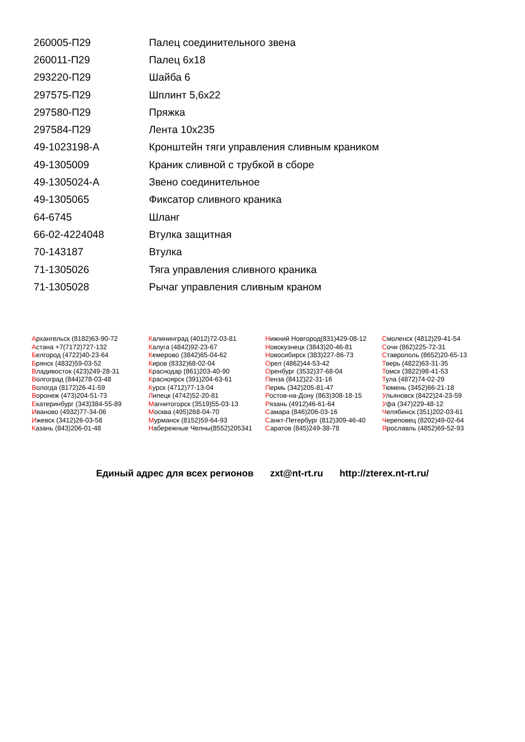| 260005-П29 | Палец соединительного звена |
| 260011-П29 | Палец 6х18 |
| 293220-П29 | Шайба 6 |
| 297575-П29 | Шплинт 5,6х22 |
| 297580-П29 | Пряжка |
| 297584-П29 | Лента 10х235 |
| 49-1023198-А | Кронштейн тяги управления сливным краником |
| 49-1305009 | Краник сливной с трубкой в сборе |
| 49-1305024-А | Звено соединительное |
| 49-1305065 | Фиксатор сливного краника |
| 64-6745 | Шланг |
| 66-02-4224048 | Втулка защитная |
| 70-143187 | Втулка |
| 71-1305026 | Тяга управления сливного краника |
| 71-1305028 | Рычаг управления сливным краном |
Архангельск (8182)63-90-72
Астана +7(7172)727-132
Белгород (4722)40-23-64
Брянск (4832)59-03-52
Владивосток (423)249-28-31
Волгоград (844)278-03-48
Вологда (8172)26-41-59
Воронеж (473)204-51-73
Екатеринбург (343)384-55-89
Иваново (4932)77-34-06
Ижевск (3412)26-03-58
Казань (843)206-01-48
Калининград (4012)72-03-81
Калуга (4842)92-23-67
Кемерово (3842)65-04-62
Киров (8332)68-02-04
Краснодар (861)203-40-90
Красноярск (391)204-63-61
Курск (4712)77-13-04
Липецк (4742)52-20-81
Магнитогорск (3519)55-03-13
Москва (495)268-04-70
Мурманск (8152)59-64-93
Набережные Челны(8552)205341
Нижний Новгород(831)429-08-12
Новокузнецк (3843)20-46-81
Новосибирск (383)227-86-73
Орел (4862)44-53-42
Оренбург (3532)37-68-04
Пенза (8412)22-31-16
Пермь (342)205-81-47
Ростов-на-Дону (863)308-18-15
Рязань (4912)46-61-64
Самара (846)206-03-16
Санкт-Петербург (812)309-46-40
Саратов (845)249-38-78
Смоленск (4812)29-41-54
Сочи (862)225-72-31
Ставрополь (8652)20-65-13
Тверь (4822)63-31-35
Томск (3822)98-41-53
Тула (4872)74-02-29
Тюмень (3452)66-21-18
Ульяновск (8422)24-23-59
Уфа (347)229-48-12
Челябинск (351)202-03-61
Череповец (8202)49-02-64
Ярославль (4852)69-52-93
Единый адрес для всех регионов zxt@nt-rt.ru http://zterex.nt-rt.ru/